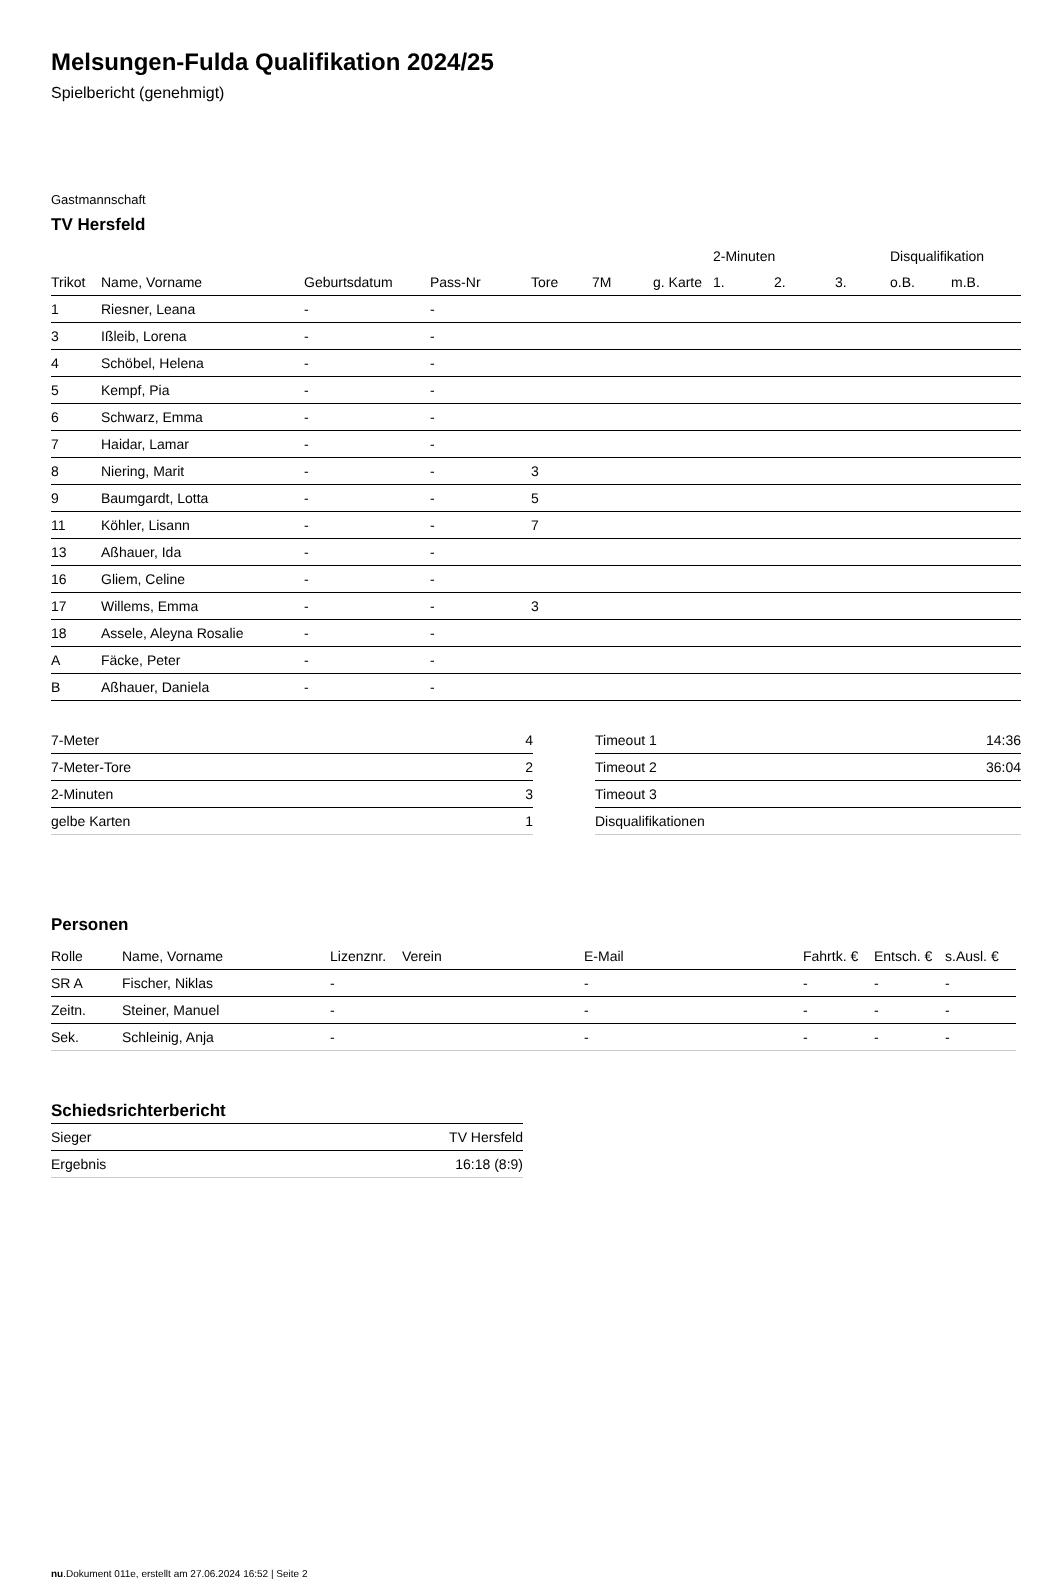Melsungen-Fulda Qualifikation 2024/25
Spielbericht (genehmigt)
Gastmannschaft
TV Hersfeld
| | | | | | | | 2-Minuten | | | Disqualifikation | |
| --- | --- | --- | --- | --- | --- | --- | --- | --- | --- | --- | --- |
| Trikot | Name, Vorname | Geburtsdatum | Pass-Nr | Tore | 7M | g. Karte | 1. | 2. | 3. | o.B. | m.B. |
| 1 | Riesner, Leana | - | - | | | | | | | | |
| 3 | Ißleib, Lorena | - | - | | | | | | | | |
| 4 | Schöbel, Helena | - | - | | | | | | | | |
| 5 | Kempf, Pia | - | - | | | | | | | | |
| 6 | Schwarz, Emma | - | - | | | | | | | | |
| 7 | Haidar, Lamar | - | - | | | | | | | | |
| 8 | Niering, Marit | - | - | 3 | | | | | | | |
| 9 | Baumgardt, Lotta | - | - | 5 | | | | | | | |
| 11 | Köhler, Lisann | - | - | 7 | | | | | | | |
| 13 | Aßhauer, Ida | - | - | | | | | | | | |
| 16 | Gliem, Celine | - | - | | | | | | | | |
| 17 | Willems, Emma | - | - | 3 | | | | | | | |
| 18 | Assele, Aleyna Rosalie | - | - | | | | | | | | |
| A | Fäcke, Peter | - | - | | | | | | | | |
| B | Aßhauer, Daniela | - | - | | | | | | | | |
| 7-Meter | 4 |
| 7-Meter-Tore | 2 |
| 2-Minuten | 3 |
| gelbe Karten | 1 |
| Timeout 1 | 14:36 |
| Timeout 2 | 36:04 |
| Timeout 3 | |
| Disqualifikationen | |
Personen
| Rolle | Name, Vorname | Lizenznr. | Verein | E-Mail | Fahrtk. € | Entsch. € | s.Ausl. € |
| --- | --- | --- | --- | --- | --- | --- | --- |
| SR A | Fischer, Niklas | - | | - | - | - | - |
| Zeitn. | Steiner, Manuel | - | | - | - | - | - |
| Sek. | Schleinig, Anja | - | | - | - | - | - |
Schiedsrichterbericht
| Sieger | TV Hersfeld |
| Ergebnis | 16:18 (8:9) |
nu.Dokument 011e, erstellt am 27.06.2024 16:52 | Seite 2